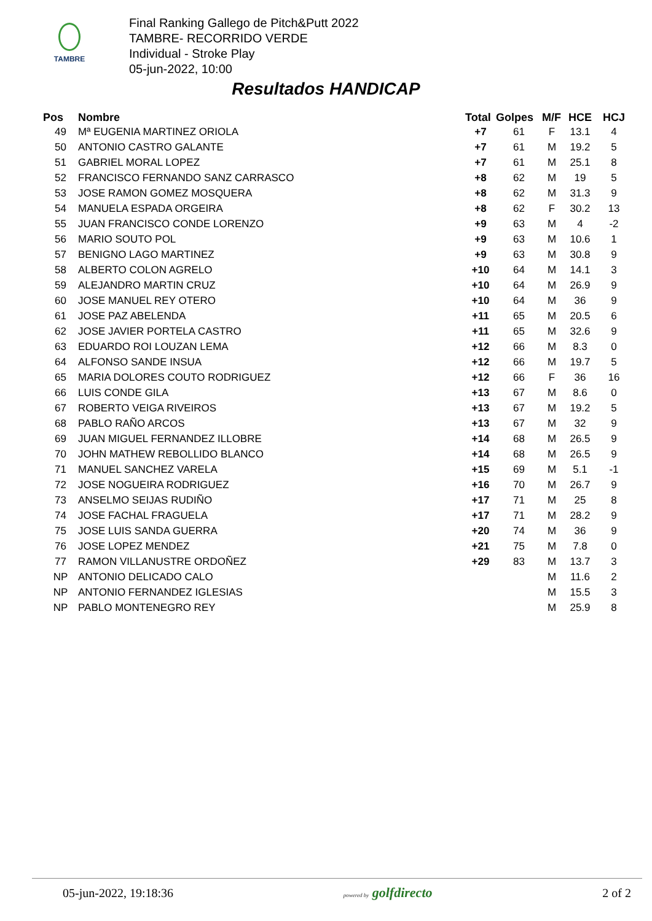TAMBRE
Final Ranking Gallego de Pitch&Putt 2022
TAMBRE- RECORRIDO VERDE
Individual - Stroke Play
05-jun-2022, 10:00
Resultados HANDICAP
| Pos | Nombre | Total | Golpes | M/F | HCE | HCJ |
| --- | --- | --- | --- | --- | --- | --- |
| 49 | Mª EUGENIA MARTINEZ ORIOLA | +7 | 61 | F | 13.1 | 4 |
| 50 | ANTONIO CASTRO GALANTE | +7 | 61 | M | 19.2 | 5 |
| 51 | GABRIEL MORAL LOPEZ | +7 | 61 | M | 25.1 | 8 |
| 52 | FRANCISCO FERNANDO SANZ CARRASCO | +8 | 62 | M | 19 | 5 |
| 53 | JOSE RAMON GOMEZ MOSQUERA | +8 | 62 | M | 31.3 | 9 |
| 54 | MANUELA ESPADA ORGEIRA | +8 | 62 | F | 30.2 | 13 |
| 55 | JUAN FRANCISCO CONDE LORENZO | +9 | 63 | M | 4 | -2 |
| 56 | MARIO SOUTO POL | +9 | 63 | M | 10.6 | 1 |
| 57 | BENIGNO LAGO MARTINEZ | +9 | 63 | M | 30.8 | 9 |
| 58 | ALBERTO COLON AGRELO | +10 | 64 | M | 14.1 | 3 |
| 59 | ALEJANDRO MARTIN CRUZ | +10 | 64 | M | 26.9 | 9 |
| 60 | JOSE MANUEL REY OTERO | +10 | 64 | M | 36 | 9 |
| 61 | JOSE PAZ ABELENDA | +11 | 65 | M | 20.5 | 6 |
| 62 | JOSE JAVIER PORTELA CASTRO | +11 | 65 | M | 32.6 | 9 |
| 63 | EDUARDO ROI LOUZAN LEMA | +12 | 66 | M | 8.3 | 0 |
| 64 | ALFONSO SANDE INSUA | +12 | 66 | M | 19.7 | 5 |
| 65 | MARIA DOLORES COUTO RODRIGUEZ | +12 | 66 | F | 36 | 16 |
| 66 | LUIS CONDE GILA | +13 | 67 | M | 8.6 | 0 |
| 67 | ROBERTO VEIGA RIVEIROS | +13 | 67 | M | 19.2 | 5 |
| 68 | PABLO RAÑO ARCOS | +13 | 67 | M | 32 | 9 |
| 69 | JUAN MIGUEL FERNANDEZ ILLOBRE | +14 | 68 | M | 26.5 | 9 |
| 70 | JOHN MATHEW REBOLLIDO BLANCO | +14 | 68 | M | 26.5 | 9 |
| 71 | MANUEL SANCHEZ VARELA | +15 | 69 | M | 5.1 | -1 |
| 72 | JOSE NOGUEIRA RODRIGUEZ | +16 | 70 | M | 26.7 | 9 |
| 73 | ANSELMO SEIJAS RUDIÑO | +17 | 71 | M | 25 | 8 |
| 74 | JOSE FACHAL FRAGUELA | +17 | 71 | M | 28.2 | 9 |
| 75 | JOSE LUIS SANDA GUERRA | +20 | 74 | M | 36 | 9 |
| 76 | JOSE LOPEZ MENDEZ | +21 | 75 | M | 7.8 | 0 |
| 77 | RAMON VILLANUSTRE ORDOÑEZ | +29 | 83 | M | 13.7 | 3 |
| NP | ANTONIO DELICADO CALO | | | M | 11.6 | 2 |
| NP | ANTONIO FERNANDEZ IGLESIAS | | | M | 15.5 | 3 |
| NP | PABLO MONTENEGRO REY | | | M | 25.9 | 8 |
05-jun-2022, 19:18:36 powered by golfdirecto 2 of 2